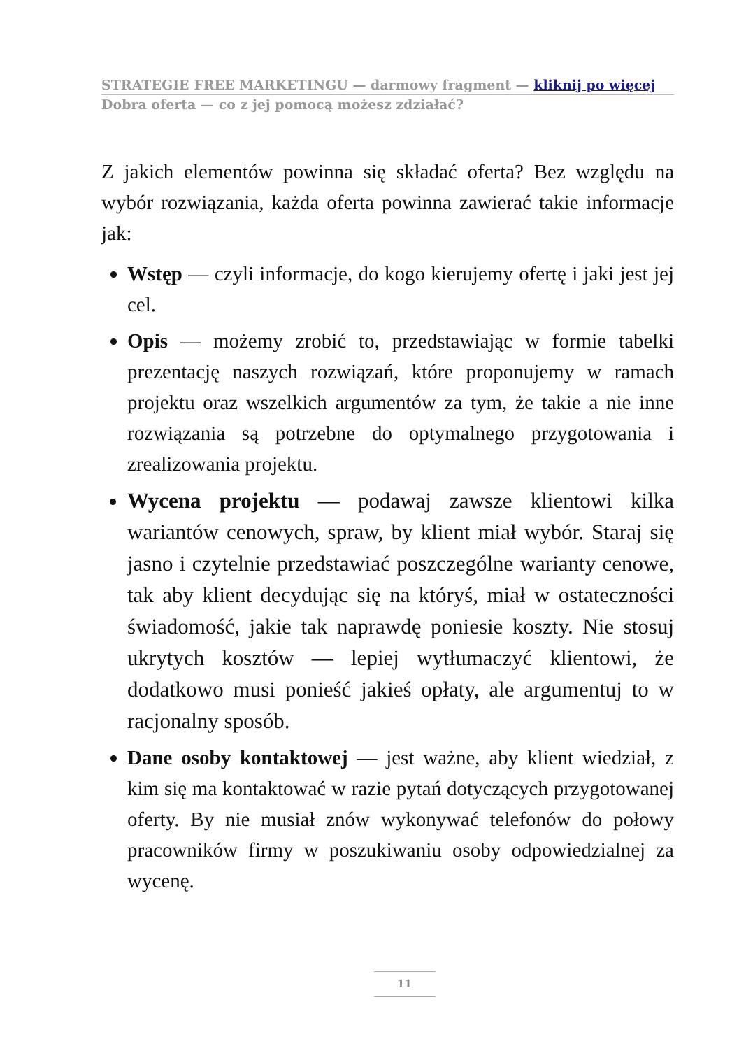STRATEGIE FREE MARKETINGU — darmowy fragment — kliknij po więcej
Dobra oferta — co z jej pomocą możesz zdziałać?
Z jakich elementów powinna się składać oferta? Bez względu na wybór rozwiązania, każda oferta powinna zawierać takie informacje jak:
Wstęp — czyli informacje, do kogo kierujemy ofertę i jaki jest jej cel.
Opis — możemy zrobić to, przedstawiając w formie tabelki prezentację naszych rozwiązań, które proponujemy w ramach projektu oraz wszelkich argumentów za tym, że takie a nie inne rozwiązania są potrzebne do optymalnego przygotowania i zrealizowania projektu.
Wycena projektu — podawaj zawsze klientowi kilka wariantów cenowych, spraw, by klient miał wybór. Staraj się jasno i czytelnie przedstawiać poszczególne warianty cenowe, tak aby klient decydując się na któryś, miał w ostateczności świadomość, jakie tak naprawdę poniesie koszty. Nie stosuj ukrytych kosztów — lepiej wytłumaczyć klientowi, że dodatkowo musi ponieść jakieś opłaty, ale argumentuj to w racjonalny sposób.
Dane osoby kontaktowej — jest ważne, aby klient wiedział, z kim się ma kontaktować w razie pytań dotyczących przygotowanej oferty. By nie musiał znów wykonywać telefonów do połowy pracowników firmy w poszukiwaniu osoby odpowiedzialnej za wycenę.
11